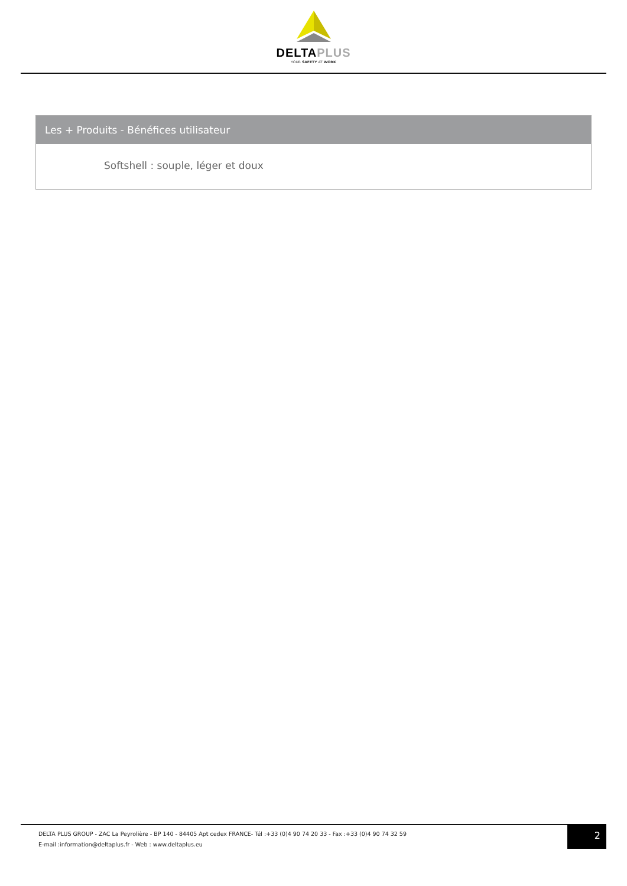DELTAPLUS
YOUR SAFETY AT WORK
Les + Produits - Bénéfices utilisateur
Softshell : souple, léger et doux
DELTA PLUS GROUP - ZAC La Peyrolière - BP 140 - 84405 Apt cedex FRANCE- Tél :+33 (0)4 90 74 20 33 - Fax :+33 (0)4 90 74 32 59
E-mail :information@deltaplus.fr - Web : www.deltaplus.eu
2